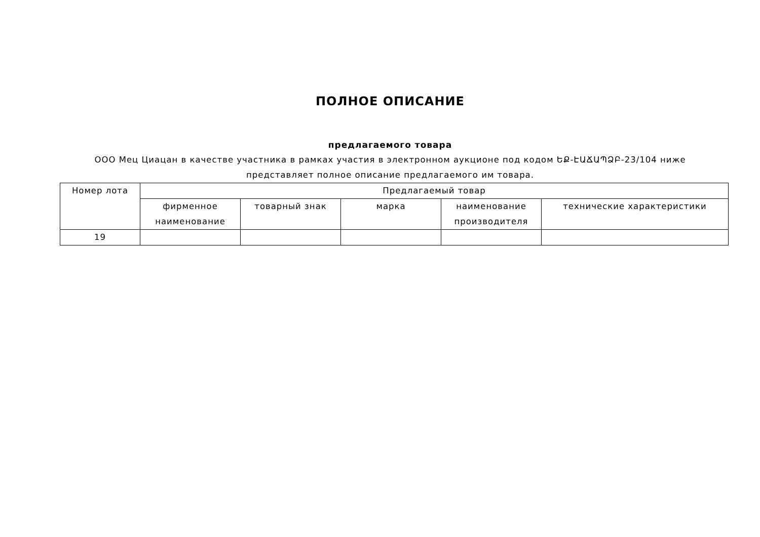ПОЛНОЕ ОПИСАНИЕ
предлагаемого товара
ООО Мец Циацан в качестве участника в рамках участия в электронном аукционе под кодом ԵՔ-ԷԱՃԱՊՁԲ-23/104 ниже представляет полное описание предлагаемого им товара.
| Номер лота | Предлагаемый товар | | | | |
| --- | --- | --- | --- | --- | --- |
| | фирменное наименование | товарный знак | марка | наименование производителя | технические характеристики |
| 19 | | | | | |